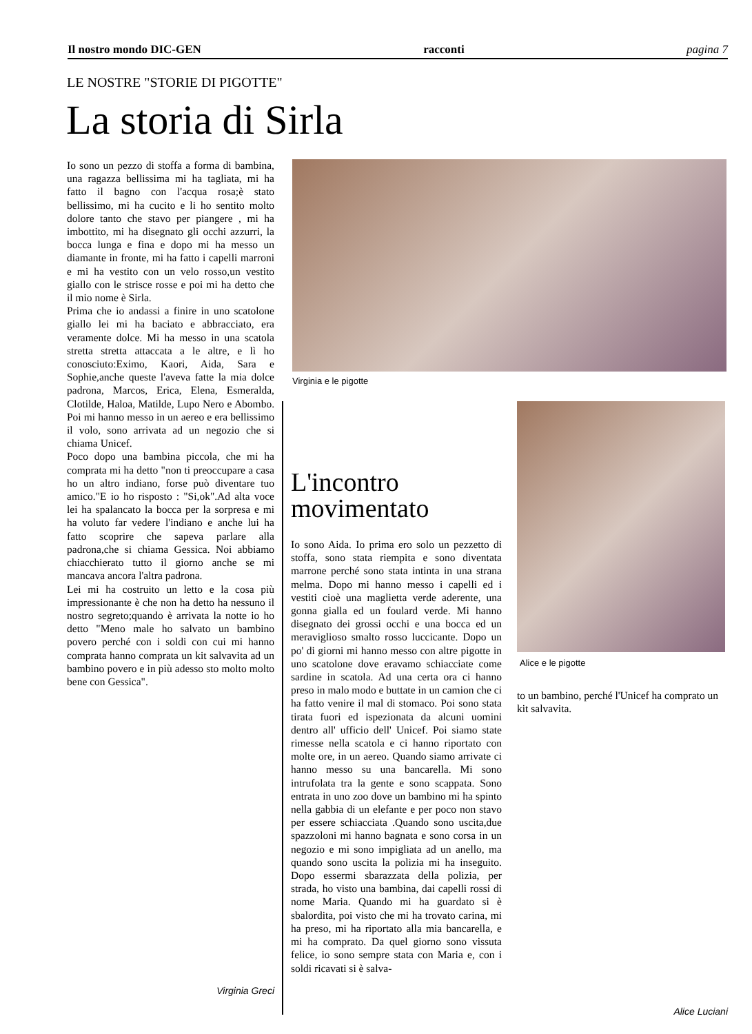Il nostro mondo DIC-GEN racconti pagina 7
LE NOSTRE "STORIE DI PIGOTTE"
La storia di Sirla
Io sono un pezzo di stoffa a forma di bambina, una ragazza bellissima mi ha tagliata, mi ha fatto il bagno con l'acqua rosa;è stato bellissimo, mi ha cucito e li ho sentito molto dolore tanto che stavo per piangere , mi ha imbottito, mi ha disegnato gli occhi azzurri, la bocca lunga e fina e dopo mi ha messo un diamante in fronte, mi ha fatto i capelli marroni e mi ha vestito con un velo rosso,un vestito giallo con le strisce rosse e poi mi ha detto che il mio nome è Sirla.
Prima che io andassi a finire in uno scatolone giallo lei mi ha baciato e abbracciato, era veramente dolce. Mi ha messo in una scatola stretta stretta attaccata a le altre, e lì ho conosciuto:Eximo, Kaori, Aida, Sara e Sophie,anche queste l'aveva fatte la mia dolce padrona, Marcos, Erica, Elena, Esmeralda, Clotilde, Haloa, Matilde, Lupo Nero e Abombo. Poi mi hanno messo in un aereo e era bellissimo il volo, sono arrivata ad un negozio che si chiama Unicef.
Poco dopo una bambina piccola, che mi ha comprata mi ha detto "non ti preoccupare a casa ho un altro indiano, forse può diventare tuo amico."E io ho risposto : "Si,ok".Ad alta voce lei ha spalancato la bocca per la sorpresa e mi ha voluto far vedere l'indiano e anche lui ha fatto scoprire che sapeva parlare alla padrona,che si chiama Gessica. Noi abbiamo chiacchierato tutto il giorno anche se mi mancava ancora l'altra padrona.
Lei mi ha costruito un letto e la cosa più impressionante è che non ha detto ha nessuno il nostro segreto;quando è arrivata la notte io ho detto "Meno male ho salvato un bambino povero perché con i soldi con cui mi hanno comprata hanno comprata un kit salvavita ad un bambino povero e in più adesso sto molto molto bene con Gessica".
Virginia Greci
Virginia e le pigotte
L'incontro movimentato
Io sono Aida. Io prima ero solo un pezzetto di stoffa, sono stata riempita e sono diventata marrone perché sono stata intinta in una strana melma. Dopo mi hanno messo i capelli ed i vestiti cioè una maglietta verde aderente, una gonna gialla ed un foulard verde. Mi hanno disegnato dei grossi occhi e una bocca ed un meraviglioso smalto rosso luccicante. Dopo un po' di giorni mi hanno messo con altre pigotte in uno scatolone dove eravamo schiacciate come sardine in scatola. Ad una certa ora ci hanno preso in malo modo e buttate in un camion che ci ha fatto venire il mal di stomaco. Poi sono stata tirata fuori ed ispezionata da alcuni uomini dentro all' ufficio dell' Unicef. Poi siamo state rimesse nella scatola e ci hanno riportato con molte ore, in un aereo. Quando siamo arrivate ci hanno messo su una bancarella. Mi sono intrufolata tra la gente e sono scappata. Sono entrata in uno zoo dove un bambino mi ha spinto nella gabbia di un elefante e per poco non stavo per essere schiacciata .Quando sono uscita,due spazzoloni mi hanno bagnata e sono corsa in un negozio e mi sono impigliata ad un anello, ma quando sono uscita la polizia mi ha inseguito. Dopo essermi sbarazzata della polizia, per strada, ho visto una bambina, dai capelli rossi di nome Maria. Quando mi ha guardato si è sbalordita, poi visto che mi ha trovato carina, mi ha preso, mi ha riportato alla mia bancarella, e mi ha comprato. Da quel giorno sono vissuta felice, io sono sempre stata con Maria e, con i soldi ricavati si è salva-
Alice e le pigotte
to un bambino, perché l'Unicef ha comprato un kit salvavita.
Alice Luciani